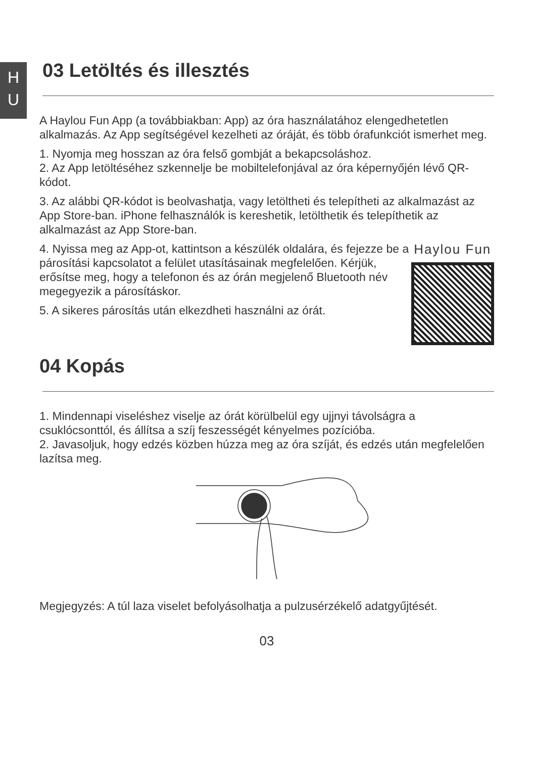H
U
03 Letöltés és illesztés
A Haylou Fun App (a továbbiakban: App) az óra használatához elengedhetetlen alkalmazás. Az App segítségével kezelheti az óráját, és több órafunkciót ismerhet meg.
1. Nyomja meg hosszan az óra felső gombját a bekapcsoláshoz.
2. Az App letöltéséhez szkennelje be mobiltelefonjával az óra képernyőjén lévő QR-kódot.
3. Az alábbi QR-kódot is beolvashatja, vagy letöltheti és telepítheti az alkalmazást az App Store-ban. iPhone felhasználók is kereshetik, letölthetik és telepíthetik az alkalmazást az App Store-ban.
4. Nyissa meg az App-ot, kattintson a készülék oldalára, és fejezze be a párosítási kapcsolatot a felület utasításainak megfelelően. Kérjük, erősítse meg, hogy a telefonon és az órán megjelenő Bluetooth név megegyezik a párosításkor.
5. A sikeres párosítás után elkezdheti használni az órát.
Haylou Fun
04 Kopás
1. Mindennapi viseléshez viselje az órát körülbelül egy ujjnyi távolságra a csuklócsonttól, és állítsa a szíj feszességét kényelmes pozícióba.
2. Javasoljuk, hogy edzés közben húzza meg az óra szíját, és edzés után megfelelően lazítsa meg.
Megjegyzés: A túl laza viselet befolyásolhatja a pulzusérzékelő adatgyűjtését.
03